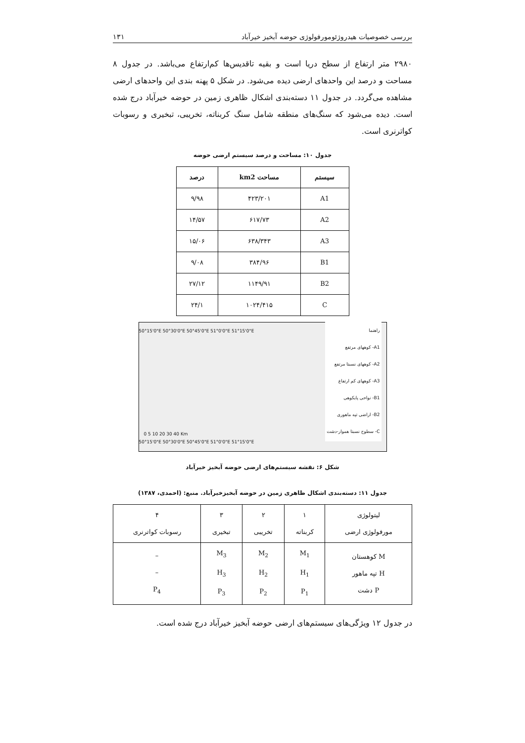بررسی خصوصیات هیدروژئومورفولوژی حوضه آبخیز خیرآباد ۱۳۱
۲۹۸۰ متر ارتفاع از سطح دریا است و بقیه تاقدیس‌ها کم‌ارتفاع می‌باشد. در جدول ۸ مساحت و درصد این واحدهای ارضی دیده می‌شود. در شکل ۵ پهنه بندی این واحدهای ارضی مشاهده می‌گردد. در جدول ۱۱ دسته‌بندی اشکال ظاهری زمین در حوضه خیرآباد درج شده است. دیده می‌شود که سنگ‌های منطقه شامل سنگ کربناته، تخریبی، تبخیری و رسوبات کواترنری است.
جدول ۱۰: مساحت و درصد سیستم ارضی حوضه
| سیستم | مساحت km2 | درصد |
| --- | --- | --- |
| A1 | ۴۲۳/۲۰۱ | ۹/۹۸ |
| A2 | ۶۱۷/۷۳ | ۱۴/۵۷ |
| A3 | ۶۳۸/۳۴۳ | ۱۵/۰۶ |
| B1 | ۳۸۴/۹۶ | ۹/۰۸ |
| B2 | ۱۱۴۹/۹۱ | ۲۷/۱۲ |
| C | ۱۰۲۴/۴۱۵ | ۲۴/۱ |
50°15'0"E 50°30'0"E 50°45'0"E 51°0'0"E 51°15'0"E
راهنما
A1- کوههای مرتفع
A2- کوههای نسبتا مرتفع
A3- کوههای کم ارتفاع
B1- نواحی پایکوهی
B2- اراضی تپه ماهوری
C- سطوح نسبتا هموار-دشت
0 5 10 20 30 40 Km
50°15'0"E 50°30'0"E 50°45'0"E 51°0'0"E 51°15'0"E
شکل ۶: نقشه سیستم‌های ارضی حوضه آبخیز خیرآباد
جدول ۱۱: دسته‌بندی اشکال ظاهری زمین در حوضه آبخیز‌خیرآباد. منبع: (احمدی، ۱۳۸۷)
| لیتولوژی مورفولوژی ارضی | ۱ کربناته | ۲ تخریبی | ۳ تبخیری | ۴ رسوبات کواترنری |
| M کوهستان H تپه ماهور P دشت | M<sub>1</sub> H<sub>1</sub> P<sub>1</sub> | M<sub>2</sub> H<sub>2</sub> P<sub>2</sub> | M<sub>3</sub> H<sub>3</sub> P<sub>3</sub> | – – P<sub>4</sub> |
در جدول ۱۲ ویژگی‌های سیستم‌های ارضی حوضه آبخیز خیرآباد درج شده است.